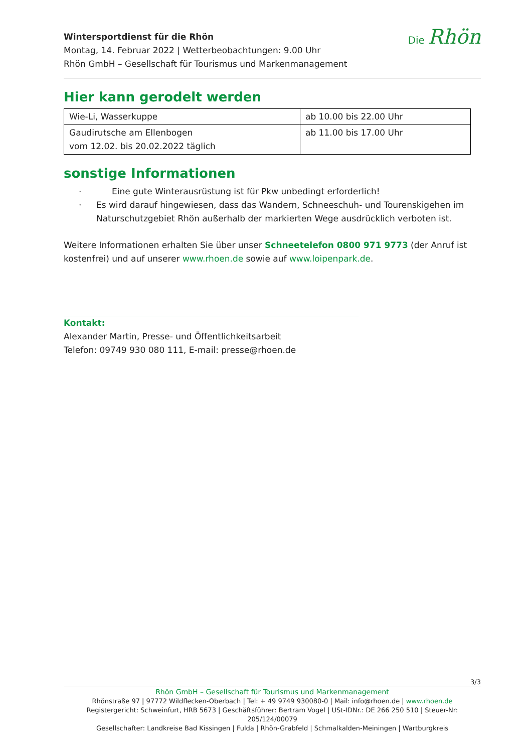Wintersportdienst für die Rhön
Montag, 14. Februar 2022 | Wetterbeobachtungen: 9.00 Uhr
Rhön GmbH – Gesellschaft für Tourismus und Markenmanagement
Die Rhön
Hier kann gerodelt werden
| Wie-Li, Wasserkuppe | ab 10.00 bis 22.00 Uhr |
| Gaudirutsche am Ellenbogen vom 12.02. bis 20.02.2022 täglich | ab 11.00 bis 17.00 Uhr |
sonstige Informationen
· Eine gute Winterausrüstung ist für Pkw unbedingt erforderlich!
· Es wird darauf hingewiesen, dass das Wandern, Schneeschuh- und Tourenskigehen im Naturschutzgebiet Rhön außerhalb der markierten Wege ausdrücklich verboten ist.
Weitere Informationen erhalten Sie über unser Schneetelefon 0800 971 9773 (der Anruf ist kostenfrei) und auf unserer www.rhoen.de sowie auf www.loipenpark.de.
Kontakt:
Alexander Martin, Presse- und Öffentlichkeitsarbeit
Telefon: 09749 930 080 111, E-mail: presse@rhoen.de
3/3
Rhön GmbH – Gesellschaft für Tourismus und Markenmanagement
Rhönstraße 97 | 97772 Wildflecken-Oberbach | Tel: + 49 9749 930080-0 | Mail: info@rhoen.de | www.rhoen.de
Registergericht: Schweinfurt, HRB 5673 | Geschäftsführer: Bertram Vogel | USt-IDNr.: DE 266 250 510 | Steuer-Nr: 205/124/00079
Gesellschafter: Landkreise Bad Kissingen | Fulda | Rhön-Grabfeld | Schmalkalden-Meiningen | Wartburgkreis